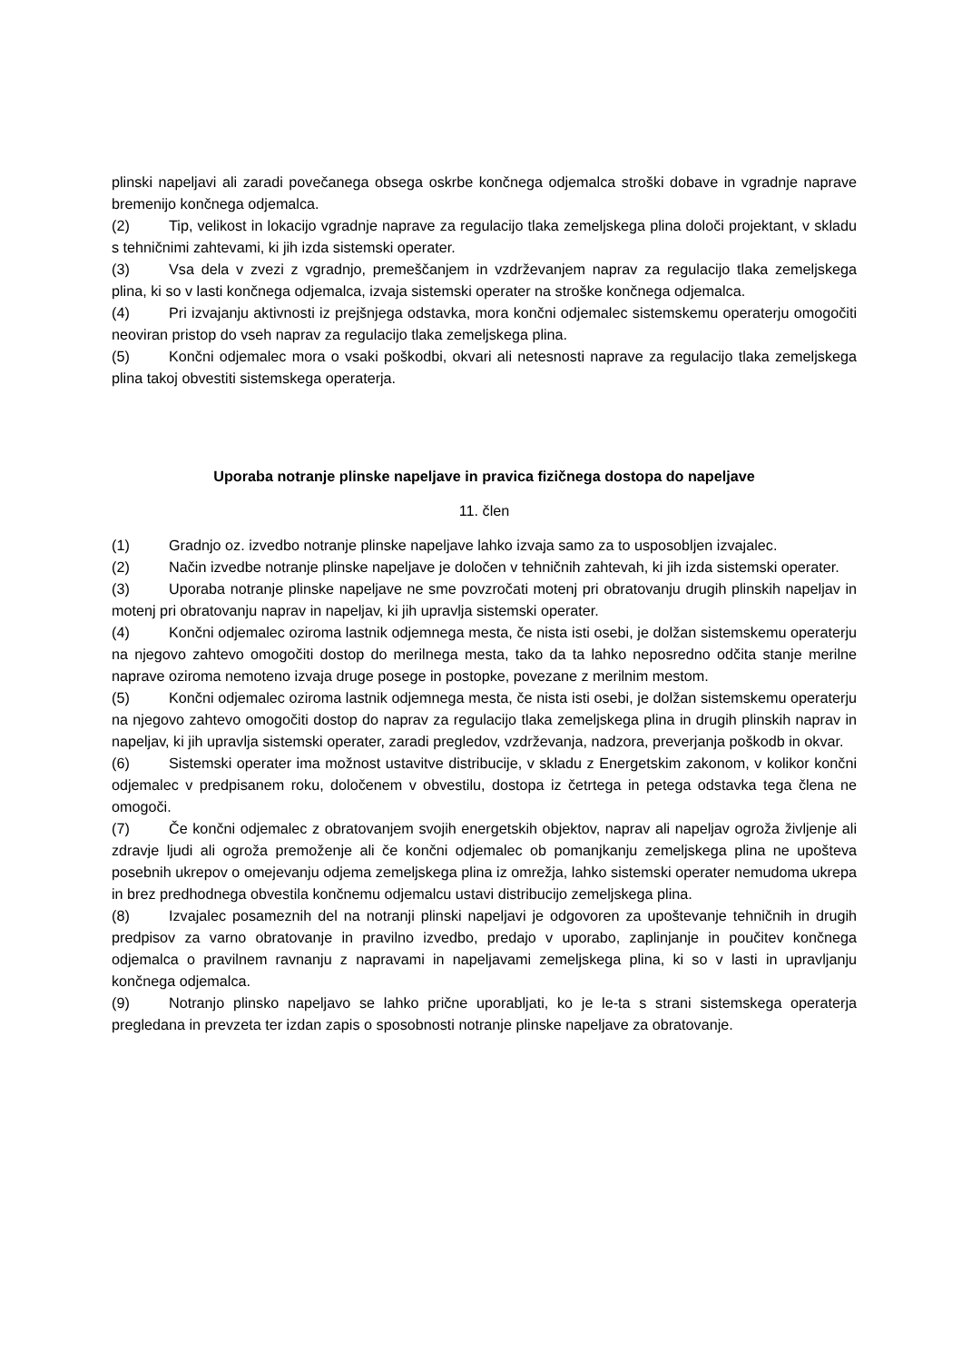plinski napeljavi ali zaradi povečanega obsega oskrbe končnega odjemalca stroški dobave in vgradnje naprave bremenijo končnega odjemalca.
(2) Tip, velikost in lokacijo vgradnje naprave za regulacijo tlaka zemeljskega plina določi projektant, v skladu s tehničnimi zahtevami, ki jih izda sistemski operater.
(3) Vsa dela v zvezi z vgradnjo, premeščanjem in vzdrževanjem naprav za regulacijo tlaka zemeljskega plina, ki so v lasti končnega odjemalca, izvaja sistemski operater na stroške končnega odjemalca.
(4) Pri izvajanju aktivnosti iz prejšnjega odstavka, mora končni odjemalec sistemskemu operaterju omogočiti neoviran pristop do vseh naprav za regulacijo tlaka zemeljskega plina.
(5) Končni odjemalec mora o vsaki poškodbi, okvari ali netesnosti naprave za regulacijo tlaka zemeljskega plina takoj obvestiti sistemskega operaterja.
Uporaba notranje plinske napeljave in pravica fizičnega dostopa do napeljave
11. člen
(1) Gradnjo oz. izvedbo notranje plinske napeljave lahko izvaja samo za to usposobljen izvajalec.
(2) Način izvedbe notranje plinske napeljave je določen v tehničnih zahtevah, ki jih izda sistemski operater.
(3) Uporaba notranje plinske napeljave ne sme povzročati motenj pri obratovanju drugih plinskih napeljav in motenj pri obratovanju naprav in napeljav, ki jih upravlja sistemski operater.
(4) Končni odjemalec oziroma lastnik odjemnega mesta, če nista isti osebi, je dolžan sistemskemu operaterju na njegovo zahtevo omogočiti dostop do merilnega mesta, tako da ta lahko neposredno odčita stanje merilne naprave oziroma nemoteno izvaja druge posege in postopke, povezane z merilnim mestom.
(5) Končni odjemalec oziroma lastnik odjemnega mesta, če nista isti osebi, je dolžan sistemskemu operaterju na njegovo zahtevo omogočiti dostop do naprav za regulacijo tlaka zemeljskega plina in drugih plinskih naprav in napeljav, ki jih upravlja sistemski operater, zaradi pregledov, vzdrževanja, nadzora, preverjanja poškodb in okvar.
(6) Sistemski operater ima možnost ustavitve distribucije, v skladu z Energetskim zakonom, v kolikor končni odjemalec v predpisanem roku, določenem v obvestilu, dostopa iz četrtega in petega odstavka tega člena ne omogoči.
(7) Če končni odjemalec z obratovanjem svojih energetskih objektov, naprav ali napeljav ogroža življenje ali zdravje ljudi ali ogroža premoženje ali če končni odjemalec ob pomanjkanju zemeljskega plina ne upošteva posebnih ukrepov o omejevanju odjema zemeljskega plina iz omrežja, lahko sistemski operater nemudoma ukrepa in brez predhodnega obvestila končnemu odjemalcu ustavi distribucijo zemeljskega plina.
(8) Izvajalec posameznih del na notranji plinski napeljavi je odgovoren za upoštevanje tehničnih in drugih predpisov za varno obratovanje in pravilno izvedbo, predajo v uporabo, zaplinjanje in poučitev končnega odjemalca o pravilnem ravnanju z napravami in napeljavami zemeljskega plina, ki so v lasti in upravljanju končnega odjemalca.
(9) Notranjo plinsko napeljavo se lahko prične uporabljati, ko je le-ta s strani sistemskega operaterja pregledana in prevzeta ter izdan zapis o sposobnosti notranje plinske napeljave za obratovanje.